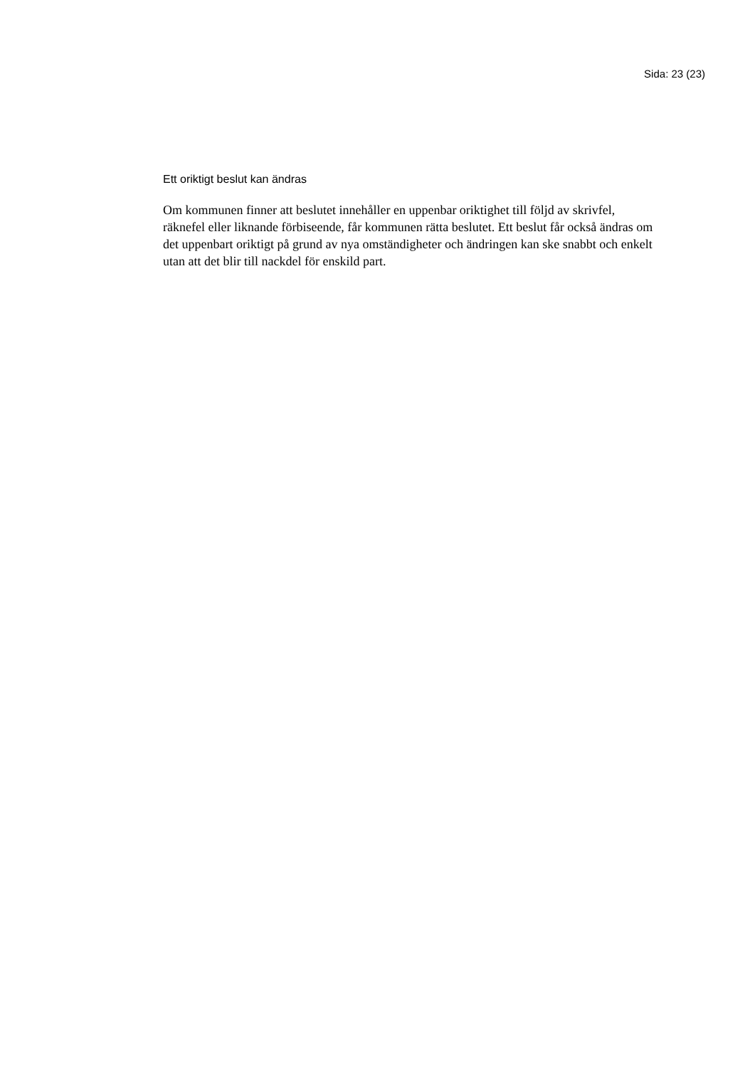Sida: 23 (23)
Ett oriktigt beslut kan ändras
Om kommunen finner att beslutet innehåller en uppenbar oriktighet till följd av skrivfel, räknefel eller liknande förbiseende, får kommunen rätta beslutet. Ett beslut får också ändras om det uppenbart oriktigt på grund av nya omständigheter och ändringen kan ske snabbt och enkelt utan att det blir till nackdel för enskild part.